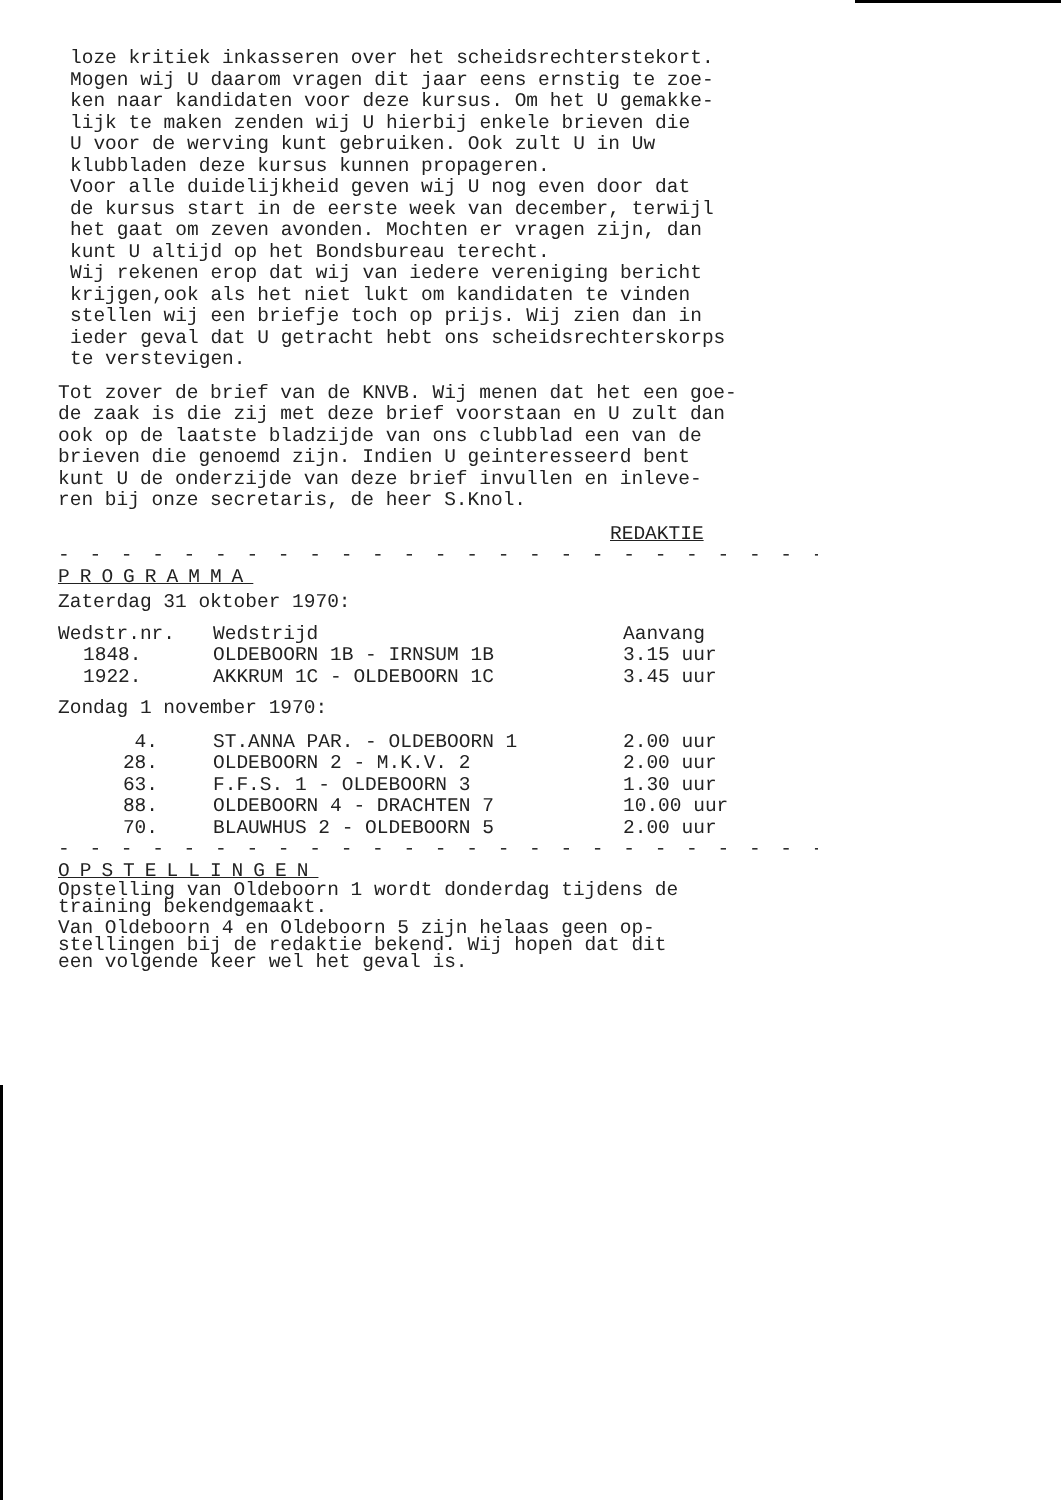loze kritiek inkasseren over het scheidsrechterstekort.
Mogen wij U daarom vragen dit jaar eens ernstig te zoe-
ken naar kandidaten voor deze kursus. Om het U gemakke-
lijk te maken zenden wij U hierbij enkele brieven die
U voor de werving kunt gebruiken. Ook zult U in Uw
klubbladen deze kursus kunnen propageren.
Voor alle duidelijkheid geven wij U nog even door dat
de kursus start in de eerste week van december, terwijl
het gaat om zeven avonden. Mochten er vragen zijn, dan
kunt U altijd op het Bondsbureau terecht.
Wij rekenen erop dat wij van iedere vereniging bericht
krijgen,ook als het niet lukt om kandidaten te vinden
stellen wij een briefje toch op prijs. Wij zien dan in
ieder geval dat U getracht hebt ons scheidsrechterskorps
te verstevigen.
Tot zover de brief van de KNVB. Wij menen dat het een goe-
de zaak is die zij met deze brief voorstaan en U zult dan
ook op de laatste bladzijde van ons clubblad een van de
brieven die genoemd zijn. Indien U geinteresseerd bent
kunt U de onderzijde van deze brief invullen en inleve-
ren bij onze secretaris, de heer S.Knol.
REDAKTIE
- - - - - - - - - - - - - - - - - - - - - - - - - - - - - -
PROGRAMMA
Zaterdag 31 oktober 1970:
| Wedstr.nr. | Wedstrijd | Aanvang |
| --- | --- | --- |
| 1848. | OLDEBOORN 1B - IRNSUM 1B | 3.15 uur |
| 1922. | AKKRUM 1C - OLDEBOORN 1C | 3.45 uur |
Zondag 1 november 1970:
| 4. | ST.ANNA PAR. - OLDEBOORN 1 | 2.00 uur |
| 28. | OLDEBOORN 2 - M.K.V. 2 | 2.00 uur |
| 63. | F.F.S. 1 - OLDEBOORN 3 | 1.30 uur |
| 88. | OLDEBOORN 4 - DRACHTEN 7 | 10.00 uur |
| 70. | BLAUWHUS 2 - OLDEBOORN 5 | 2.00 uur |
- - - - - - - - - - - - - - - - - - - - - - - - - - - - - -
OPSTELLINGEN
Opstelling van Oldeboorn 1 wordt donderdag tijdens de
training bekendgemaakt.
Van Oldeboorn 4 en Oldeboorn 5 zijn helaas geen op-
stellingen bij de redaktie bekend. Wij hopen dat dit
een volgende keer wel het geval is.